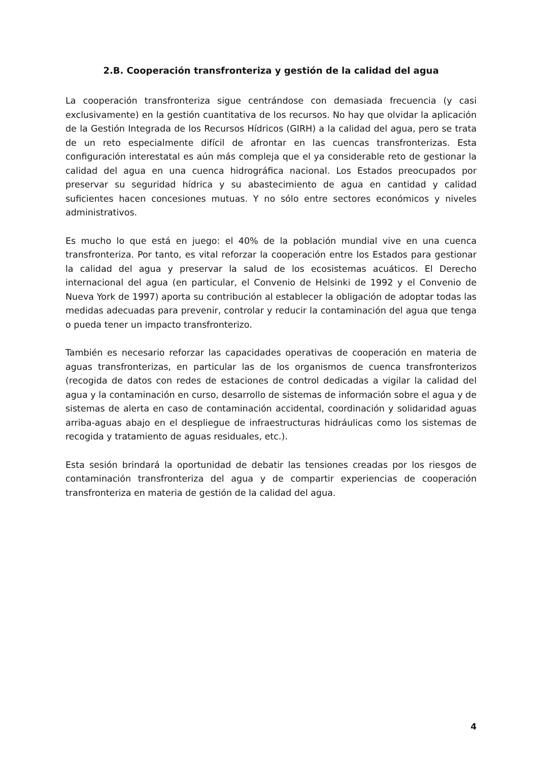2.B. Cooperación transfronteriza y gestión de la calidad del agua
La cooperación transfronteriza sigue centrándose con demasiada frecuencia (y casi exclusivamente) en la gestión cuantitativa de los recursos. No hay que olvidar la aplicación de la Gestión Integrada de los Recursos Hídricos (GIRH) a la calidad del agua, pero se trata de un reto especialmente difícil de afrontar en las cuencas transfronterizas. Esta configuración interestatal es aún más compleja que el ya considerable reto de gestionar la calidad del agua en una cuenca hidrográfica nacional. Los Estados preocupados por preservar su seguridad hídrica y su abastecimiento de agua en cantidad y calidad suficientes hacen concesiones mutuas. Y no sólo entre sectores económicos y niveles administrativos.
Es mucho lo que está en juego: el 40% de la población mundial vive en una cuenca transfronteriza. Por tanto, es vital reforzar la cooperación entre los Estados para gestionar la calidad del agua y preservar la salud de los ecosistemas acuáticos. El Derecho internacional del agua (en particular, el Convenio de Helsinki de 1992 y el Convenio de Nueva York de 1997) aporta su contribución al establecer la obligación de adoptar todas las medidas adecuadas para prevenir, controlar y reducir la contaminación del agua que tenga o pueda tener un impacto transfronterizo.
También es necesario reforzar las capacidades operativas de cooperación en materia de aguas transfronterizas, en particular las de los organismos de cuenca transfronterizos (recogida de datos con redes de estaciones de control dedicadas a vigilar la calidad del agua y la contaminación en curso, desarrollo de sistemas de información sobre el agua y de sistemas de alerta en caso de contaminación accidental, coordinación y solidaridad aguas arriba-aguas abajo en el despliegue de infraestructuras hidráulicas como los sistemas de recogida y tratamiento de aguas residuales, etc.).
Esta sesión brindará la oportunidad de debatir las tensiones creadas por los riesgos de contaminación transfronteriza del agua y de compartir experiencias de cooperación transfronteriza en materia de gestión de la calidad del agua.
4